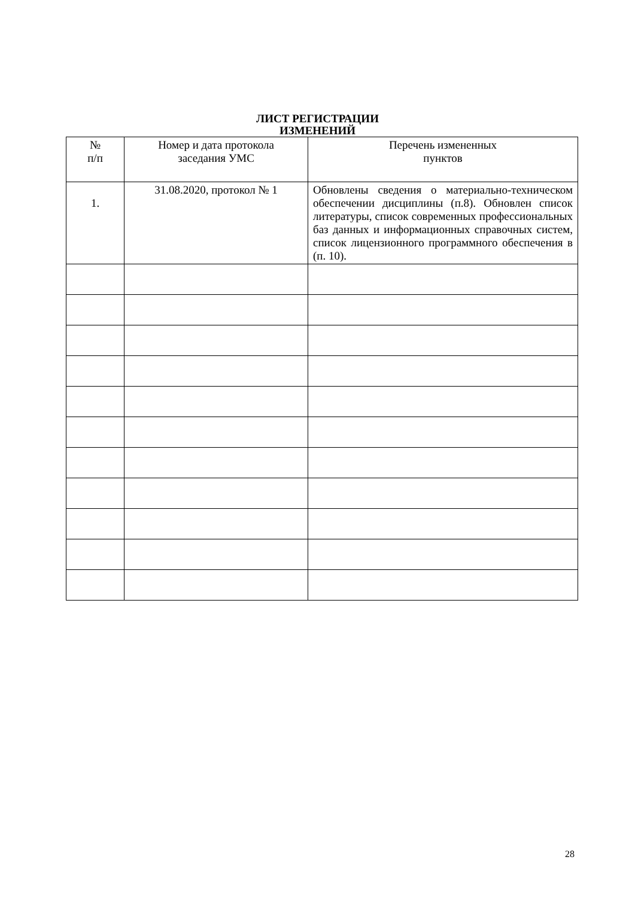ЛИСТ РЕГИСТРАЦИИ
ИЗМЕНЕНИЙ
| № п/п | Номер и дата протокола заседания УМС | Перечень измененных пунктов |
| --- | --- | --- |
| 1. | 31.08.2020, протокол № 1 | Обновлены сведения о материально-техническом обеспечении дисциплины (п.8). Обновлен список литературы, список современных профессиональных баз данных и информационных справочных систем, список лицензионного программного обеспечения в (п. 10). |
28